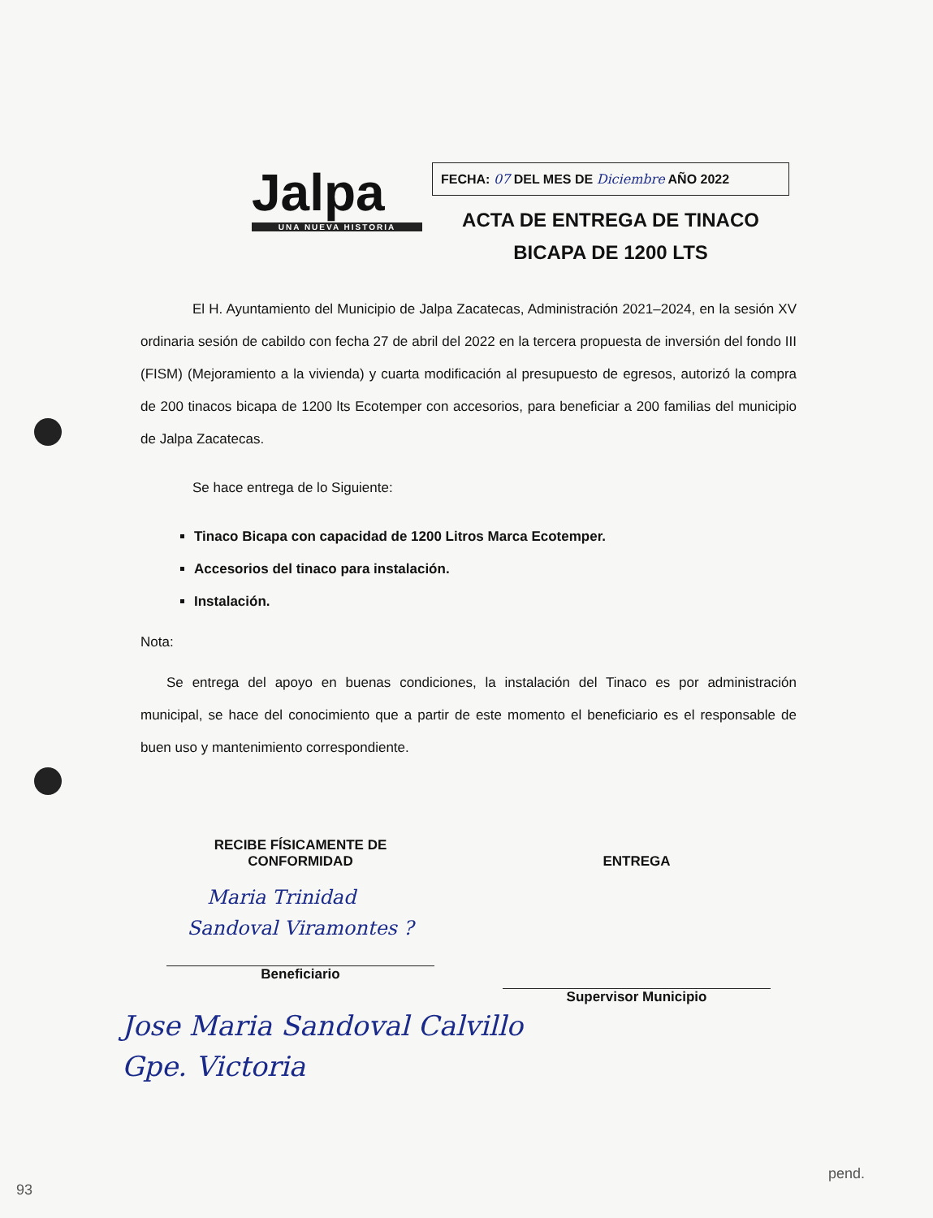Jalpa
UNA NUEVA HISTORIA
FECHA: 07 DEL MES DE Diciembre AÑO 2022
ACTA DE ENTREGA DE TINACO
BICAPA DE 1200 LTS
El H. Ayuntamiento del Municipio de Jalpa Zacatecas, Administración 2021–2024, en la sesión XV ordinaria sesión de cabildo con fecha 27 de abril del 2022 en la tercera propuesta de inversión del fondo III (FISM) (Mejoramiento a la vivienda) y cuarta modificación al presupuesto de egresos, autorizó la compra de 200 tinacos bicapa de 1200 lts Ecotemper con accesorios, para beneficiar a 200 familias del municipio de Jalpa Zacatecas.
Se hace entrega de lo Siguiente:
Tinaco Bicapa con capacidad de 1200 Litros Marca Ecotemper.
Accesorios del tinaco para instalación.
Instalación.
Nota:
Se entrega del apoyo en buenas condiciones, la instalación del Tinaco es por administración municipal, se hace del conocimiento que a partir de este momento el beneficiario es el responsable de buen uso y mantenimiento correspondiente.
RECIBE FÍSICAMENTE DE
CONFORMIDAD
Maria Trinidad
Sandoval Viramontes ?
Beneficiario
ENTREGA
Supervisor Municipio
Jose Maria Sandoval Calvillo
Gpe. Victoria
93
pend.